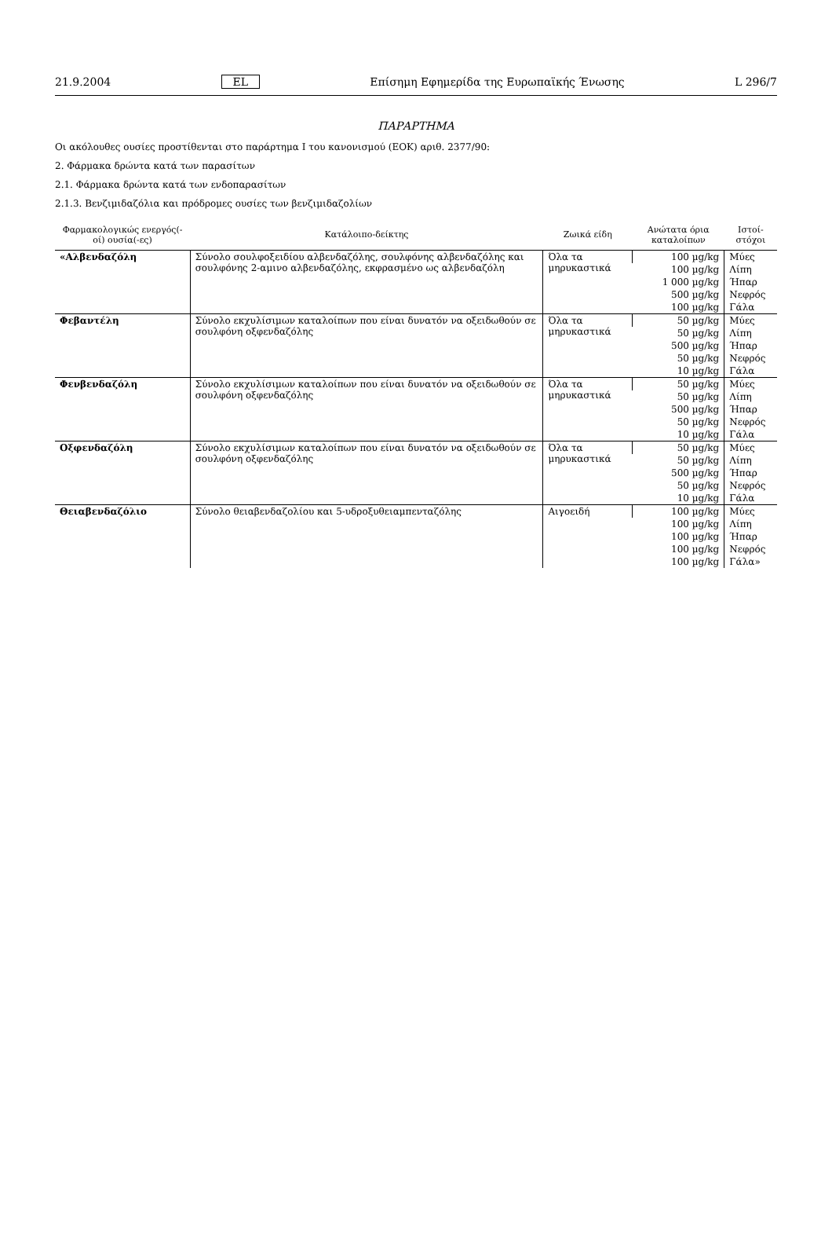21.9.2004 EL Επίσημη Εφημερίδα της Ευρωπαϊκής Ένωσης L 296/7
ΠΑΡΑΡΤΗΜΑ
Οι ακόλουθες ουσίες προστίθενται στο παράρτημα I του κανονισμού (ΕΟΚ) αριθ. 2377/90:
2. Φάρμακα δρώντα κατά των παρασίτων
2.1. Φάρμακα δρώντα κατά των ενδοπαρασίτων
2.1.3. Βενζιμιδαζόλια και πρόδρομες ουσίες των βενζιμιδαζολίων
| Φαρμακολογικώς ενεργός(-οί) ουσία(-ες) | Κατάλοιπο-δείκτης | Ζωικά είδη | Ανώτατα όρια καταλοίπων | Ιστοί-στόχοι |
| --- | --- | --- | --- | --- |
| «Αλβενδαζόλη | Σύνολο σουλφοξειδίου αλβενδαζόλης, σουλφόνης αλβενδαζόλης και σουλφόνης 2-αμινο αλβενδαζόλης, εκφρασμένο ως αλβενδαζόλη | Όλα τα μηρυκαστικά | 100 µg/kg | Μύες |
| | | | 100 µg/kg | Λίπη |
| | | | 1 000 µg/kg | Ήπαρ |
| | | | 500 µg/kg | Νεφρός |
| | | | 100 µg/kg | Γάλα |
| Φεβαντέλη | Σύνολο εκχυλίσιμων καταλοίπων που είναι δυνατόν να οξειδωθούν σε σουλφόνη οξφενδαζόλης | Όλα τα μηρυκαστικά | 50 µg/kg | Μύες |
| | | | 50 µg/kg | Λίπη |
| | | | 500 µg/kg | Ήπαρ |
| | | | 50 µg/kg | Νεφρός |
| | | | 10 µg/kg | Γάλα |
| Φενβενδαζόλη | Σύνολο εκχυλίσιμων καταλοίπων που είναι δυνατόν να οξειδωθούν σε σουλφόνη οξφενδαζόλης | Όλα τα μηρυκαστικά | 50 µg/kg | Μύες |
| | | | 50 µg/kg | Λίπη |
| | | | 500 µg/kg | Ήπαρ |
| | | | 50 µg/kg | Νεφρός |
| | | | 10 µg/kg | Γάλα |
| Οξφενδαζόλη | Σύνολο εκχυλίσιμων καταλοίπων που είναι δυνατόν να οξειδωθούν σε σουλφόνη οξφενδαζόλης | Όλα τα μηρυκαστικά | 50 µg/kg | Μύες |
| | | | 50 µg/kg | Λίπη |
| | | | 500 µg/kg | Ήπαρ |
| | | | 50 µg/kg | Νεφρός |
| | | | 10 µg/kg | Γάλα |
| Θειαβενδαζόλιο | Σύνολο θειαβενδαζολίου και 5-υδροξυθειαμπενταζόλης | Αιγοειδή | 100 µg/kg | Μύες |
| | | | 100 µg/kg | Λίπη |
| | | | 100 µg/kg | Ήπαρ |
| | | | 100 µg/kg | Νεφρός |
| | | | 100 µg/kg | Γάλα» |